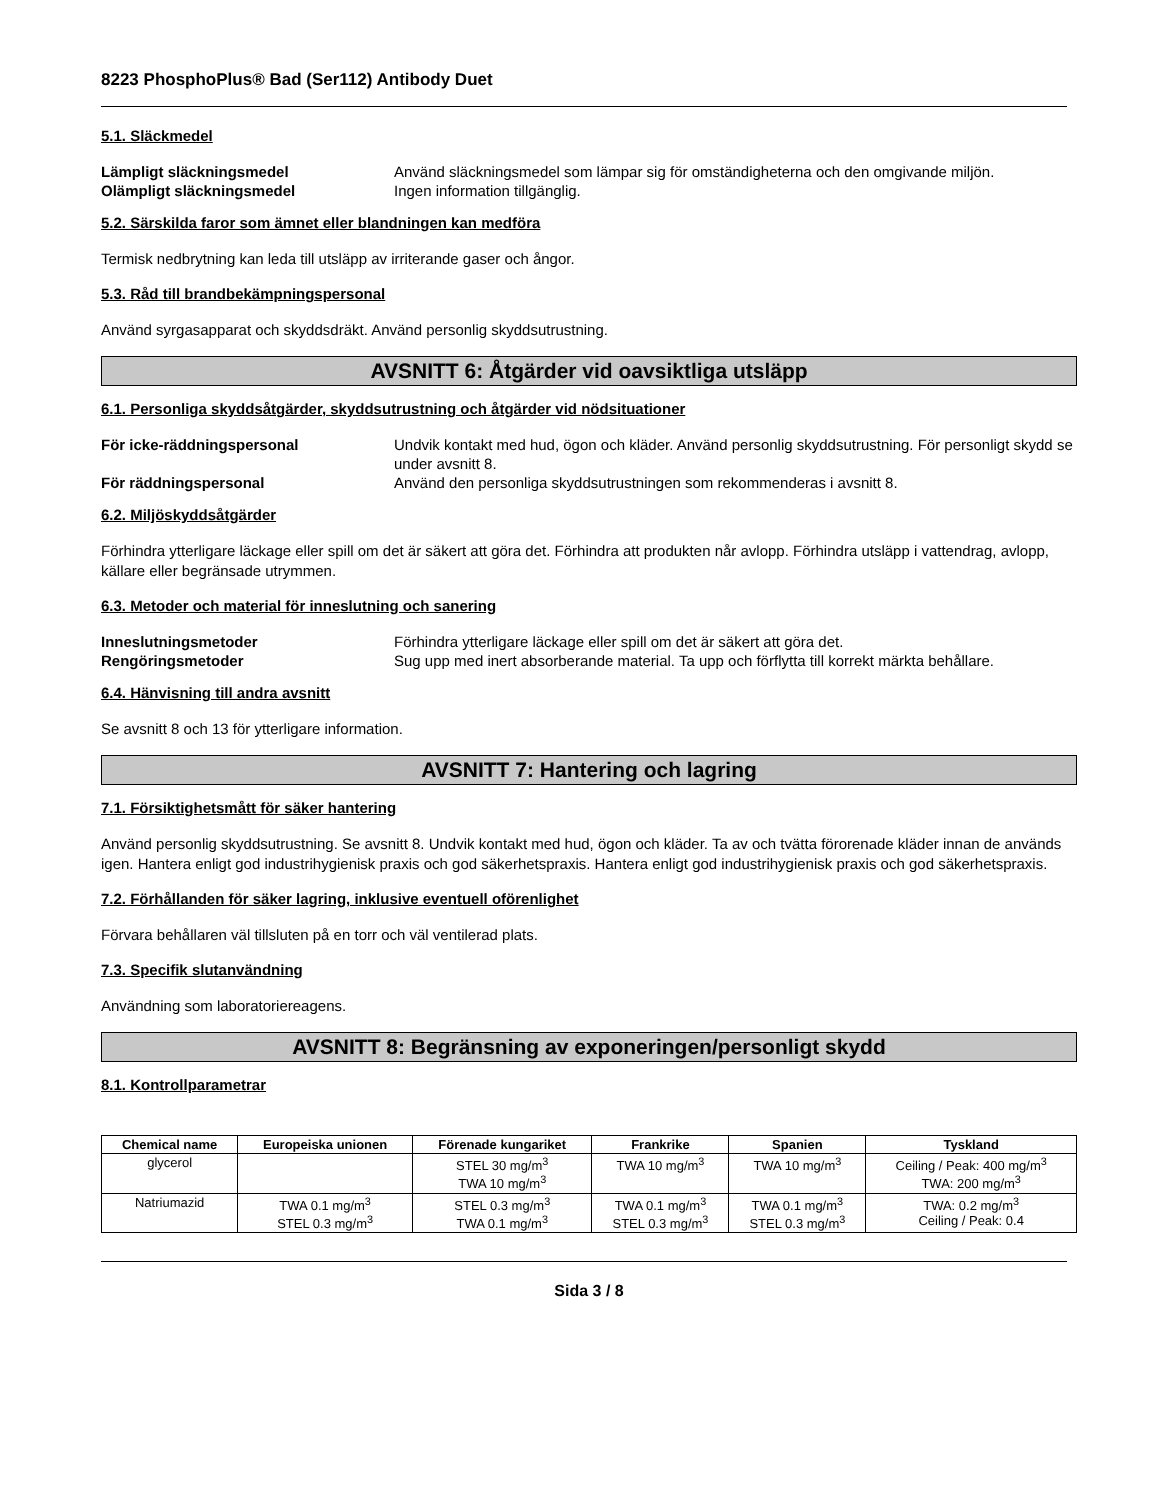8223 PhosphoPlus® Bad (Ser112) Antibody Duet
5.1. Släckmedel
Lämpligt släckningsmedel Använd släckningsmedel som lämpar sig för omständigheterna och den omgivande miljön. Olämpligt släckningsmedel Ingen information tillgänglig.
5.2. Särskilda faror som ämnet eller blandningen kan medföra
Termisk nedbrytning kan leda till utsläpp av irriterande gaser och ångor.
5.3. Råd till brandbekämpningspersonal
Använd syrgasapparat och skyddsdräkt. Använd personlig skyddsutrustning.
AVSNITT 6: Åtgärder vid oavsiktliga utsläpp
6.1. Personliga skyddsåtgärder, skyddsutrustning och åtgärder vid nödsituationer
För icke-räddningspersonal Undvik kontakt med hud, ögon och kläder. Använd personlig skyddsutrustning. För personligt skydd se under avsnitt 8. För räddningspersonal Använd den personliga skyddsutrustningen som rekommenderas i avsnitt 8.
6.2. Miljöskyddsåtgärder
Förhindra ytterligare läckage eller spill om det är säkert att göra det. Förhindra att produkten når avlopp. Förhindra utsläpp i vattendrag, avlopp, källare eller begränsade utrymmen.
6.3. Metoder och material för inneslutning och sanering
Inneslutningsmetoder Förhindra ytterligare läckage eller spill om det är säkert att göra det. Rengöringsmetoder Sug upp med inert absorberande material. Ta upp och förflytta till korrekt märkta behållare.
6.4. Hänvisning till andra avsnitt
Se avsnitt 8 och 13 för ytterligare information.
AVSNITT 7: Hantering och lagring
7.1. Försiktighetsmått för säker hantering
Använd personlig skyddsutrustning. Se avsnitt 8. Undvik kontakt med hud, ögon och kläder. Ta av och tvätta förorenade kläder innan de används igen. Hantera enligt god industrihygienisk praxis och god säkerhetspraxis. Hantera enligt god industrihygienisk praxis och god säkerhetspraxis.
7.2. Förhållanden för säker lagring, inklusive eventuell oförenlighet
Förvara behållaren väl tillsluten på en torr och väl ventilerad plats.
7.3. Specifik slutanvändning
Användning som laboratoriereagens.
AVSNITT 8: Begränsning av exponeringen/personligt skydd
8.1. Kontrollparametrar
| Chemical name | Europeiska unionen | Förenade kungariket | Frankrike | Spanien | Tyskland |
| --- | --- | --- | --- | --- | --- |
| glycerol | | STEL 30 mg/m<sup>3</sup> TWA 10 mg/m<sup>3</sup> | TWA 10 mg/m<sup>3</sup> | TWA 10 mg/m<sup>3</sup> | Ceiling / Peak: 400 mg/m<sup>3</sup> TWA: 200 mg/m<sup>3</sup> |
| Natriumazid | TWA 0.1 mg/m<sup>3</sup> STEL 0.3 mg/m<sup>3</sup> | STEL 0.3 mg/m<sup>3</sup> TWA 0.1 mg/m<sup>3</sup> | TWA 0.1 mg/m<sup>3</sup> STEL 0.3 mg/m<sup>3</sup> | TWA 0.1 mg/m<sup>3</sup> STEL 0.3 mg/m<sup>3</sup> | TWA: 0.2 mg/m<sup>3</sup> Ceiling / Peak: 0.4 |
Sida 3 / 8